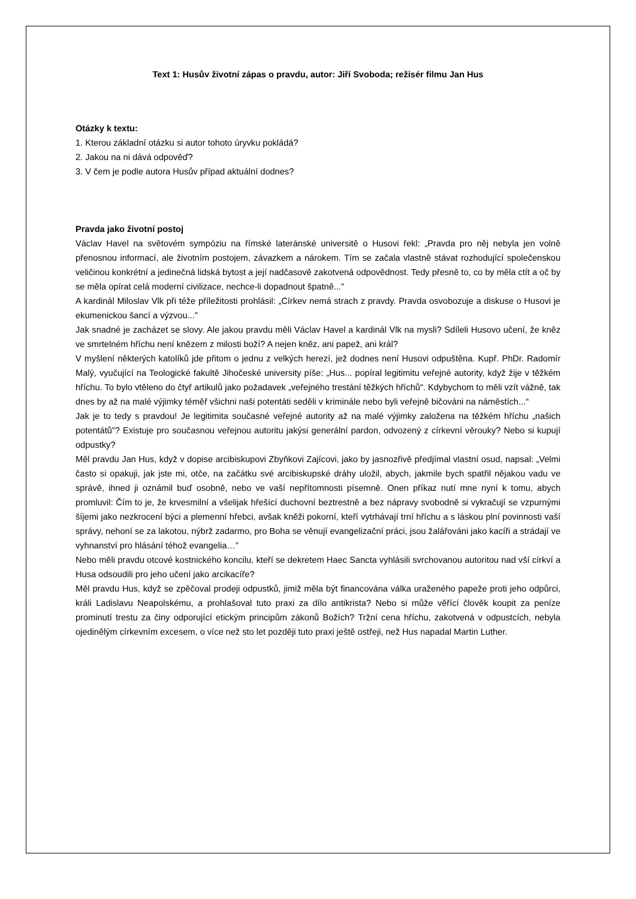Text 1: Husův životní zápas o pravdu, autor: Jiří Svoboda; režisér filmu Jan Hus
Otázky k textu:
1. Kterou základní otázku si autor tohoto úryvku pokládá?
2. Jakou na ni dává odpověď?
3. V čem je podle autora Husův případ aktuální dodnes?
Pravda jako životní postoj
Václav Havel na světovém sympóziu na římské lateránské universitě o Husovi řekl: „Pravda pro něj nebyla jen volně přenosnou informací, ale životním postojem, závazkem a nárokem. Tím se začala vlastně stávat rozhodující společenskou veličinou konkrétní a jedinečná lidská bytost a její nadčasově zakotvená odpovědnost. Tedy přesně to, co by měla ctít a oč by se měla opírat celá moderní civilizace, nechce-li dopadnout špatně..."
A kardinál Miloslav Vlk při téže příležitosti prohlásil: „Církev nemá strach z pravdy. Pravda osvobozuje a diskuse o Husovi je ekumenickou šancí a výzvou..."
Jak snadné je zacházet se slovy. Ale jakou pravdu měli Václav Havel a kardinál Vlk na mysli? Sdíleli Husovo učení, že kněz ve smrtelném hříchu není knězem z milosti boží? A nejen kněz, ani papež, ani král?
V myšlení některých katolíků jde přitom o jednu z velkých herezí, jež dodnes není Husovi odpuštěna. Kupř. PhDr. Radomír Malý, vyučující na Teologické fakultě Jihočeské university píše: „Hus... popíral legitimitu veřejné autority, když žije v těžkém hříchu. To bylo vtěleno do čtyř artikulů jako požadavek „veřejného trestání těžkých hříchů“. Kdybychom to měli vzít vážně, tak dnes by až na malé výjimky téměř všichni naši potentáti seděli v kriminále nebo byli veřejně bičováni na náměstích...“
Jak je to tedy s pravdou! Je legitimita současné veřejné autority až na malé výjimky založena na těžkém hříchu „našich potentátů”? Existuje pro současnou veřejnou autoritu jakýsi generální pardon, odvozený z církevní věrouky? Nebo si kupují odpustky?
Měl pravdu Jan Hus, když v dopise arcibiskupovi Zbyňkovi Zajícovi, jako by jasnozřivě předjímal vlastní osud, napsal: „Velmi často si opakuji, jak jste mi, otče, na začátku své arcibiskupské dráhy uložil, abych, jakmile bych spatřil nějakou vadu ve správě, ihned ji oznámil buď osobně, nebo ve vaší nepřítomnosti písemně. Onen příkaz nutí mne nyní k tomu, abych promluvil: Čím to je, že krvesmilní a všelijak hřešící duchovní beztrestně a bez nápravy svobodně si vykračují se vzpurnými šíjemi jako nezkrocení býci a plemenní hřebci, avšak kněži pokorní, kteří vytrhávají trní hříchu a s láskou plní povinnosti vaší správy, nehoní se za lakotou, nýbrž zadarmo, pro Boha se věnují evangelizační práci, jsou žalářováni jako kacíři a strádají ve vyhnanství pro hlásání téhož evangelia…”
Nebo měli pravdu otcové kostnického koncilu, kteří se dekretem Haec Sancta vyhlásili svrchovanou autoritou nad vší církví a Husa odsoudili pro jeho učení jako arcikacíře?
Měl pravdu Hus, když se zpěčoval prodeji odpustků, jimiž měla být financována válka uraženého papeže proti jeho odpůrci, králi Ladislavu Neapolskému, a prohlašoval tuto praxi za dílo antikrista? Nebo si může věřící člověk koupit za peníze prominutí trestu za činy odporující etickým principům zákonů Božích? Tržní cena hříchu, zakotvená v odpustcích, nebyla ojedinělým církevním excesem, o více než sto let později tuto praxi ještě ostřeji, než Hus napadal Martin Luther.